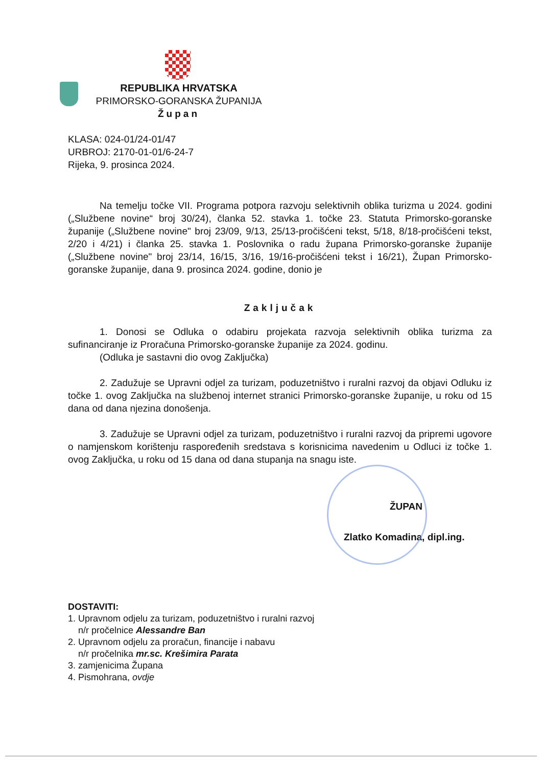REPUBLIKA HRVATSKA
PRIMORSKO-GORANSKA ŽUPANIJA
Župan
KLASA: 024-01/24-01/47
URBROJ: 2170-01-01/6-24-7
Rijeka, 9. prosinca 2024.
Na temelju točke VII. Programa potpora razvoju selektivnih oblika turizma u 2024. godini („Službene novine“ broj 30/24), članka 52. stavka 1. točke 23. Statuta Primorsko-goranske županije („Službene novine" broj 23/09, 9/13, 25/13-pročišćeni tekst, 5/18, 8/18-pročišćeni tekst, 2/20 i 4/21) i članka 25. stavka 1. Poslovnika o radu župana Primorsko-goranske županije („Službene novine" broj 23/14, 16/15, 3/16, 19/16-pročišćeni tekst i 16/21), Župan Primorsko-goranske županije, dana 9. prosinca 2024. godine, donio je
Zaključak
1. Donosi se Odluka o odabiru projekata razvoja selektivnih oblika turizma za sufinanciranje iz Proračuna Primorsko-goranske županije za 2024. godinu.
(Odluka je sastavni dio ovog Zaključka)
2. Zadužuje se Upravni odjel za turizam, poduzetništvo i ruralni razvoj da objavi Odluku iz točke 1. ovog Zaključka na službenoj internet stranici Primorsko-goranske županije, u roku od 15 dana od dana njezina donošenja.
3. Zadužuje se Upravni odjel za turizam, poduzetništvo i ruralni razvoj da pripremi ugovore o namjenskom korištenju raspoređenih sredstava s korisnicima navedenim u Odluci iz točke 1. ovog Zaključka, u roku od 15 dana od dana stupanja na snagu iste.
ŽUPAN
Zlatko Komadina, dipl.ing.
DOSTAVITI:
1. Upravnom odjelu za turizam, poduzetništvo i ruralni razvoj
n/r pročelnice Alessandre Ban
2. Upravnom odjelu za proračun, financije i nabavu
n/r pročelnika mr.sc. Krešimira Parata
3. zamjenicima Župana
4. Pismohrana, ovdje